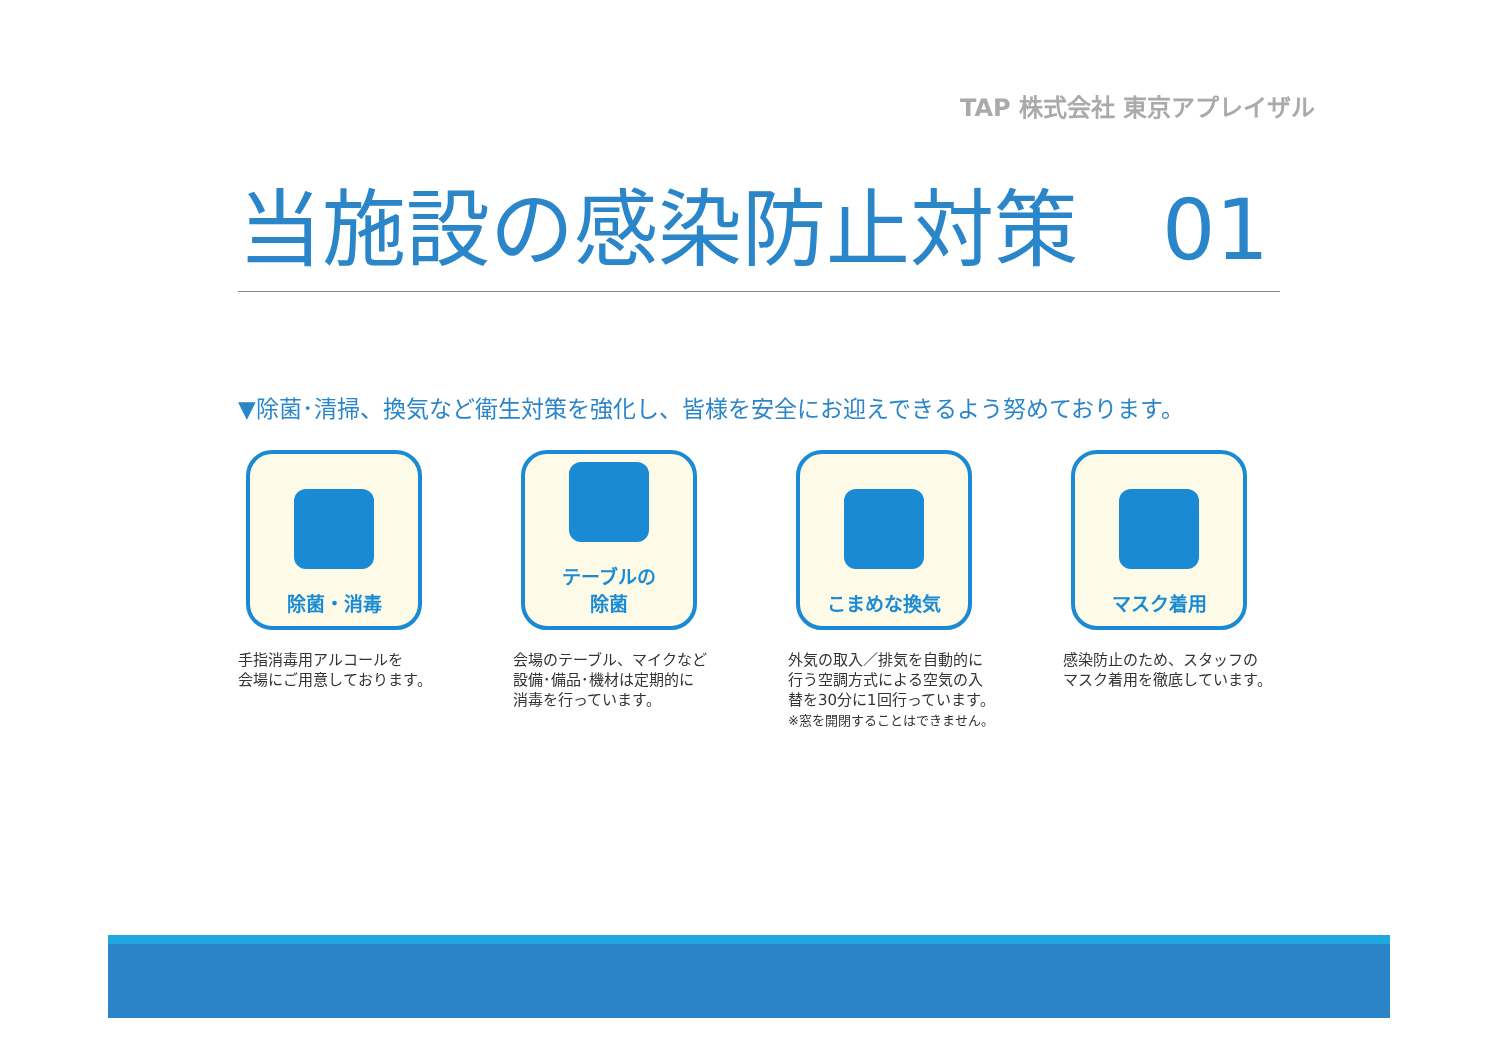TAP 株式会社 東京アプレイザル
当施設の感染防止対策　01
▼除菌･清掃、換気など衛生対策を強化し、皆様を安全にお迎えできるよう努めております。
除菌・消毒
手指消毒用アルコールを
会場にご用意しております。
テーブルの
除菌
会場のテーブル、マイクなど
設備･備品･機材は定期的に
消毒を行っています。
こまめな換気
外気の取入／排気を自動的に
行う空調方式による空気の入
替を30分に1回行っています。
※窓を開閉することはできません。
マスク着用
感染防止のため、スタッフの
マスク着用を徹底しています。